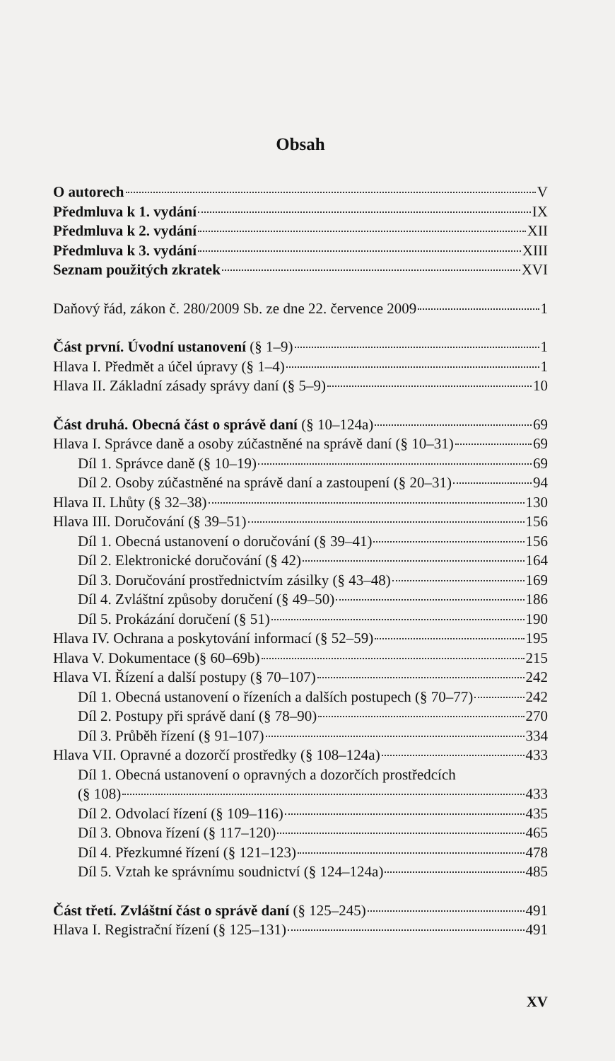Obsah
O autorech V
Předmluva k 1. vydání IX
Předmluva k 2. vydání XII
Předmluva k 3. vydání XIII
Seznam použitých zkratek XVI
Daňový řád, zákon č. 280/2009 Sb. ze dne 22. července 2009 1
Část první. Úvodní ustanovení (§ 1–9) 1
Hlava I. Předmět a účel úpravy (§ 1–4) 1
Hlava II. Základní zásady správy daní (§ 5–9) 10
Část druhá. Obecná část o správě daní (§ 10–124a) 69
Hlava I. Správce daně a osoby zúčastněné na správě daní (§ 10–31) 69
Díl 1. Správce daně (§ 10–19) 69
Díl 2. Osoby zúčastněné na správě daní a zastoupení (§ 20–31) 94
Hlava II. Lhůty (§ 32–38) 130
Hlava III. Doručování (§ 39–51) 156
Díl 1. Obecná ustanovení o doručování (§ 39–41) 156
Díl 2. Elektronické doručování (§ 42) 164
Díl 3. Doručování prostřednictvím zásilky (§ 43–48) 169
Díl 4. Zvláštní způsoby doručení (§ 49–50) 186
Díl 5. Prokázání doručení (§ 51) 190
Hlava IV. Ochrana a poskytování informací (§ 52–59) 195
Hlava V. Dokumentace (§ 60–69b) 215
Hlava VI. Řízení a další postupy (§ 70–107) 242
Díl 1. Obecná ustanovení o řízeních a dalších postupech (§ 70–77) 242
Díl 2. Postupy při správě daní (§ 78–90) 270
Díl 3. Průběh řízení (§ 91–107) 334
Hlava VII. Opravné a dozorčí prostředky (§ 108–124a) 433
Díl 1. Obecná ustanovení o opravných a dozorčích prostředcích
(§ 108) 433
Díl 2. Odvolací řízení (§ 109–116) 435
Díl 3. Obnova řízení (§ 117–120) 465
Díl 4. Přezkumné řízení (§ 121–123) 478
Díl 5. Vztah ke správnímu soudnictví (§ 124–124a) 485
Část třetí. Zvláštní část o správě daní (§ 125–245) 491
Hlava I. Registrační řízení (§ 125–131) 491
XV